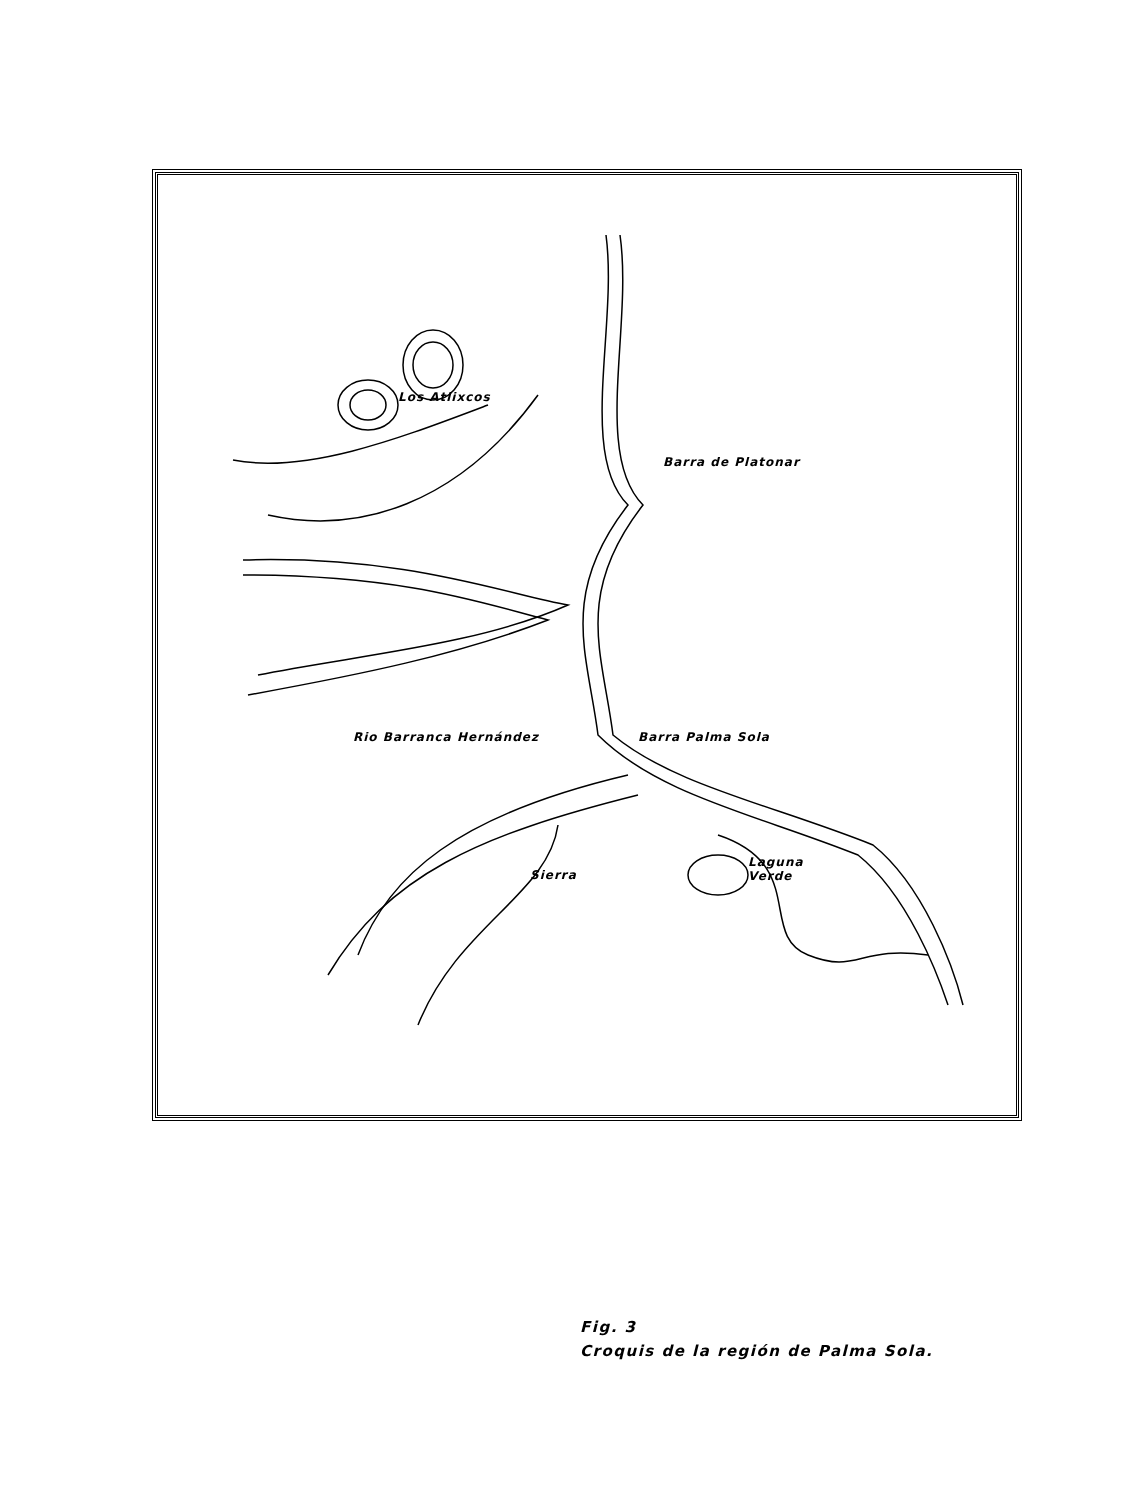Los Atlixcos
Barra de Platonar
Rio Barranca Hernández Barra Palma Sola
Sierra
Laguna
Verde
Fig. 3
Croquis de la región de Palma Sola.